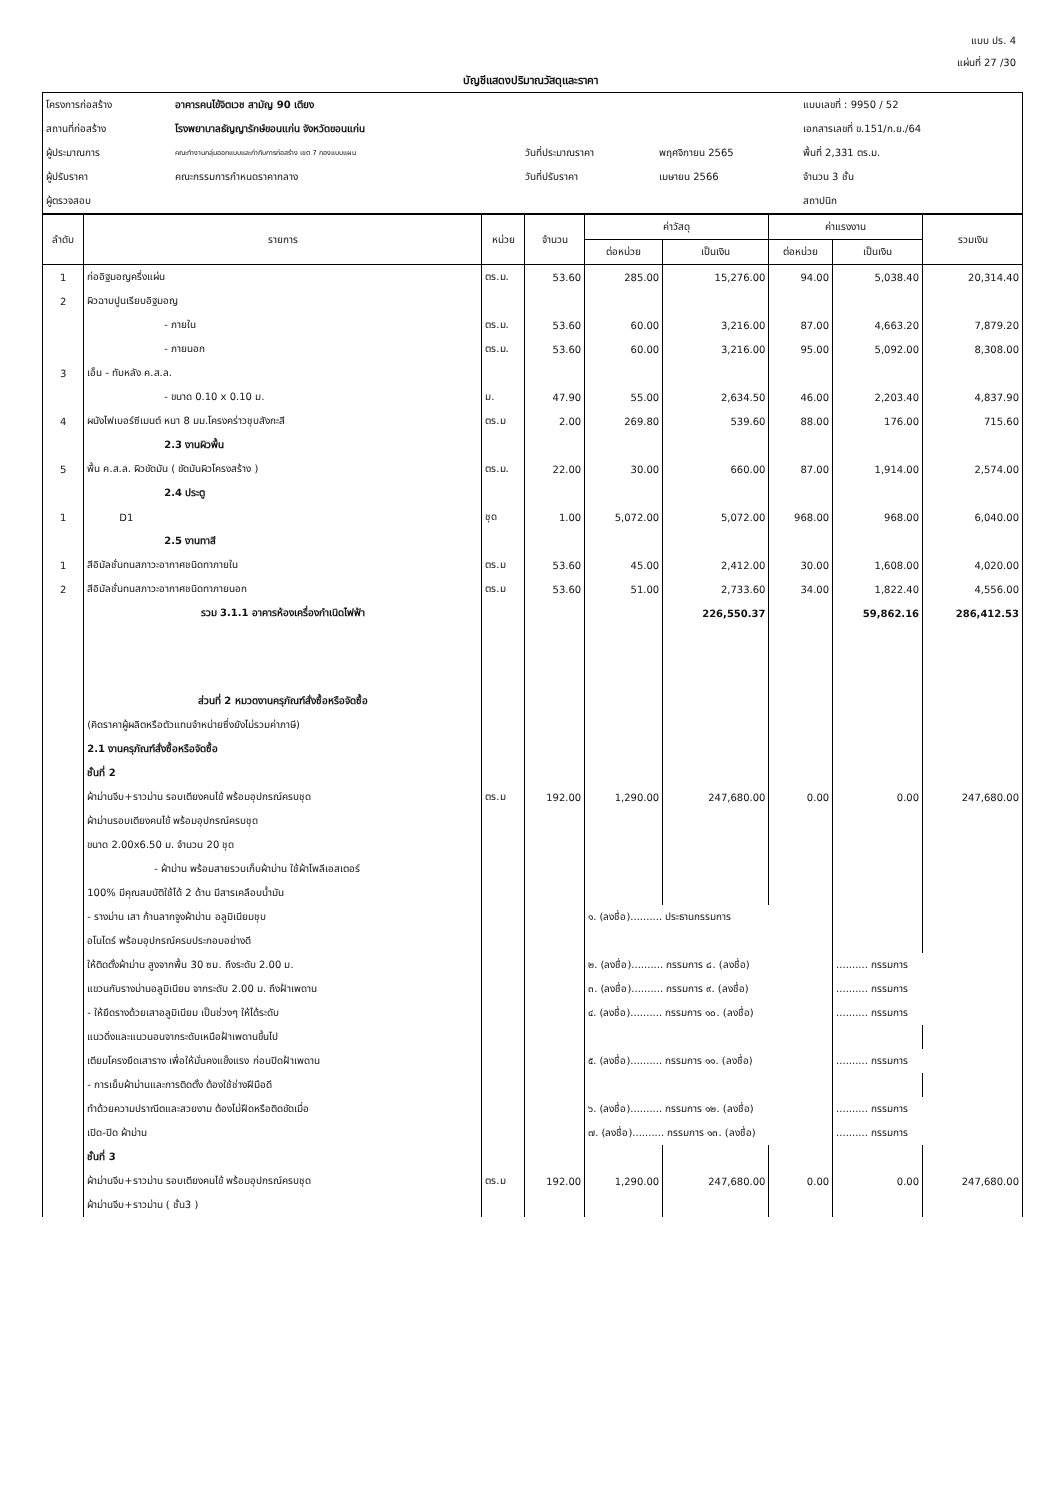แบบ ปร. 4
แผ่นที่ 27 /30
บัญชีแสดงปริมาณวัสดุและราคา
| โครงการก่อสร้าง | อาคารคนไข้จิตเวช สามัญ 90 เตียง | | | แบบเลขที่ : 9950 / 52 |
| สถานที่ก่อสร้าง | โรงพยาบาลธัญญารักษ์ขอนแก่น จังหวัดขอนแก่น | | | เอกสารเลขที่ ข.151/ก.ย./64 |
| ผู้ประมาณการ | คณะทำงานกลุ่มออกแบบและกำกับการก่อสร้าง เขต 7 กองแบบแผน | วันที่ประมาณราคา | พฤศจิกายน 2565 | พื้นที่ 2,331 ตร.ม. |
| ผู้ปรับราคา | คณะกรรมการกำหนดราคากลาง | วันที่ปรับราคา | เมษายน 2566 | จำนวน 3 ชั้น |
| ผู้ตรวจสอบ | | | | สถาปนิก |
| ลำดับ | รายการ | หน่วย | จำนวน | ค่าวัสดุ | | ค่าแรงงาน | | รวมเงิน |
| --- | --- | --- | --- | --- | --- | --- | --- | --- |
| | | | | ต่อหน่วย | เป็นเงิน | ต่อหน่วย | เป็นเงิน | |
| 1 | ก่ออิฐมอญครึ่งแผ่น | ตร.ม. | 53.60 | 285.00 | 15,276.00 | 94.00 | 5,038.40 | 20,314.40 |
| 2 | ผิวฉาบปูนเรียบอิฐมอญ | | | | | | | |
| | - ภายใน | ตร.ม. | 53.60 | 60.00 | 3,216.00 | 87.00 | 4,663.20 | 7,879.20 |
| | - ภายนอก | ตร.ม. | 53.60 | 60.00 | 3,216.00 | 95.00 | 5,092.00 | 8,308.00 |
| 3 | เอ็น - ทับหลัง ค.ส.ล. | | | | | | | |
| | - ขนาด 0.10 x 0.10 ม. | ม. | 47.90 | 55.00 | 2,634.50 | 46.00 | 2,203.40 | 4,837.90 |
| 4 | ผนังไฟเบอร์ซีเมนต์ หนา 8 มม.โครงคร่าวชุบสังกะสี | ตร.ม | 2.00 | 269.80 | 539.60 | 88.00 | 176.00 | 715.60 |
| | 2.3 งานผิวพื้น | | | | | | | |
| 5 | พื้น ค.ส.ล. ผิวขัดมัน ( ขัดมันผิวโครงสร้าง ) | ตร.ม. | 22.00 | 30.00 | 660.00 | 87.00 | 1,914.00 | 2,574.00 |
| | 2.4 ประตู | | | | | | | |
| 1 | D1 | ชุด | 1.00 | 5,072.00 | 5,072.00 | 968.00 | 968.00 | 6,040.00 |
| | 2.5 งานทาสี | | | | | | | |
| 1 | สีอิมัลชั่นทนสภาวะอากาศชนิดทาภายใน | ตร.ม | 53.60 | 45.00 | 2,412.00 | 30.00 | 1,608.00 | 4,020.00 |
| 2 | สีอิมัลชั่นทนสภาวะอากาศชนิดทาภายนอก | ตร.ม | 53.60 | 51.00 | 2,733.60 | 34.00 | 1,822.40 | 4,556.00 |
| | รวม 3.1.1 อาคารห้องเครื่องกำเนิดไฟฟ้า | | | | 226,550.37 | | 59,862.16 | 286,412.53 |
| | ส่วนที่ 2 หมวดงานครุภัณฑ์สั่งซื้อหรือจัดซื้อ | | | | | | | |
| | (คิดราคาผู้ผลิตหรือตัวแทนจำหน่ายซึ่งยังไม่รวมค่าภาษี) | | | | | | | |
| | 2.1 งานครุภัณฑ์สั่งซื้อหรือจัดซื้อ | | | | | | | |
| | ชั้นที่ 2 | | | | | | | |
| | ผ้าม่านจีบ+ราวม่าน รอบเตียงคนไข้ พร้อมอุปกรณ์ครบชุด | ตร.ม | 192.00 | 1,290.00 | 247,680.00 | 0.00 | 0.00 | 247,680.00 |
| | ผ้าม่านรอบเตียงคนไข้ พร้อมอุปกรณ์ครบชุด | | | | | | | |
| | ขนาด 2.00x6.50 ม. จำนวน 20 ชุด | | | | | | | |
| | - ผ้าม่าน พร้อมสายรวบเก็บผ้าม่าน ใช้ผ้าโพลีเอสเตอร์ | | | | | | | |
| | 100% มีคุณสมบัติใช้ได้ 2 ด้าน มีสารเคลือบน้ำมัน | | | | | | | |
| | - รางม่าน เสา ก้านลากจูงผ้าม่าน อลูมิเนียมชุบ | | | ๑. (ลงชื่อ).......... ประธานกรรมการ | | | | |
| | อโนไดร์ พร้อมอุปกรณ์ครบประกอบอย่างดี | | | | | | | |
| | ให้ติดตั้งผ้าม่าน สูงจากพื้น 30 ซม. ถึงระดับ 2.00 ม. | | | ๒. (ลงชื่อ).......... กรรมการ ๘. (ลงชื่อ) | | | .......... กรรมการ | |
| | แขวนกับรางม่านอลูมิเนียม จากระดับ 2.00 ม. ถึงฝ้าเพดาน | | | ๓. (ลงชื่อ).......... กรรมการ ๙. (ลงชื่อ) | | | .......... กรรมการ | |
| | - ให้ยึดรางด้วยเสาอลูมิเนียม เป็นช่วงๆ ให้ได้ระดับ | | | ๔. (ลงชื่อ).......... กรรมการ ๑๐. (ลงชื่อ) | | | .......... กรรมการ | |
| | แนวดิ่งและแนวนอนจากระดับเหนือฝ้าเพดานขึ้นไป | | | | | | | |
| | เตียมโครงยึดเสาราง เพื่อให้มั่นคงแข็งแรง ก่อนปิดฝ้าเพดาน | | | ๕. (ลงชื่อ).......... กรรมการ ๑๑. (ลงชื่อ) | | | .......... กรรมการ | |
| | - การเย็บผ้าม่านและการติดตั้ง ต้องใช้ช่างฝีมือดี | | | | | | | |
| | ทำด้วยความปราณีตและสวยงาม ต้องไม่ฝืดหรือติดขัดเมื่อ | | | ๖. (ลงชื่อ).......... กรรมการ ๑๒. (ลงชื่อ) | | | .......... กรรมการ | |
| | เปิด-ปิด ผ้าม่าน | | | ๗. (ลงชื่อ).......... กรรมการ ๑๓. (ลงชื่อ) | | | .......... กรรมการ | |
| | ชั้นที่ 3 | | | | | | | |
| | ผ้าม่านจีบ+ราวม่าน รอบเตียงคนไข้ พร้อมอุปกรณ์ครบชุด | ตร.ม | 192.00 | 1,290.00 | 247,680.00 | 0.00 | 0.00 | 247,680.00 |
| | ผ้าม่านจีบ+ราวม่าน ( ชั้น3 ) | | | | | | | |